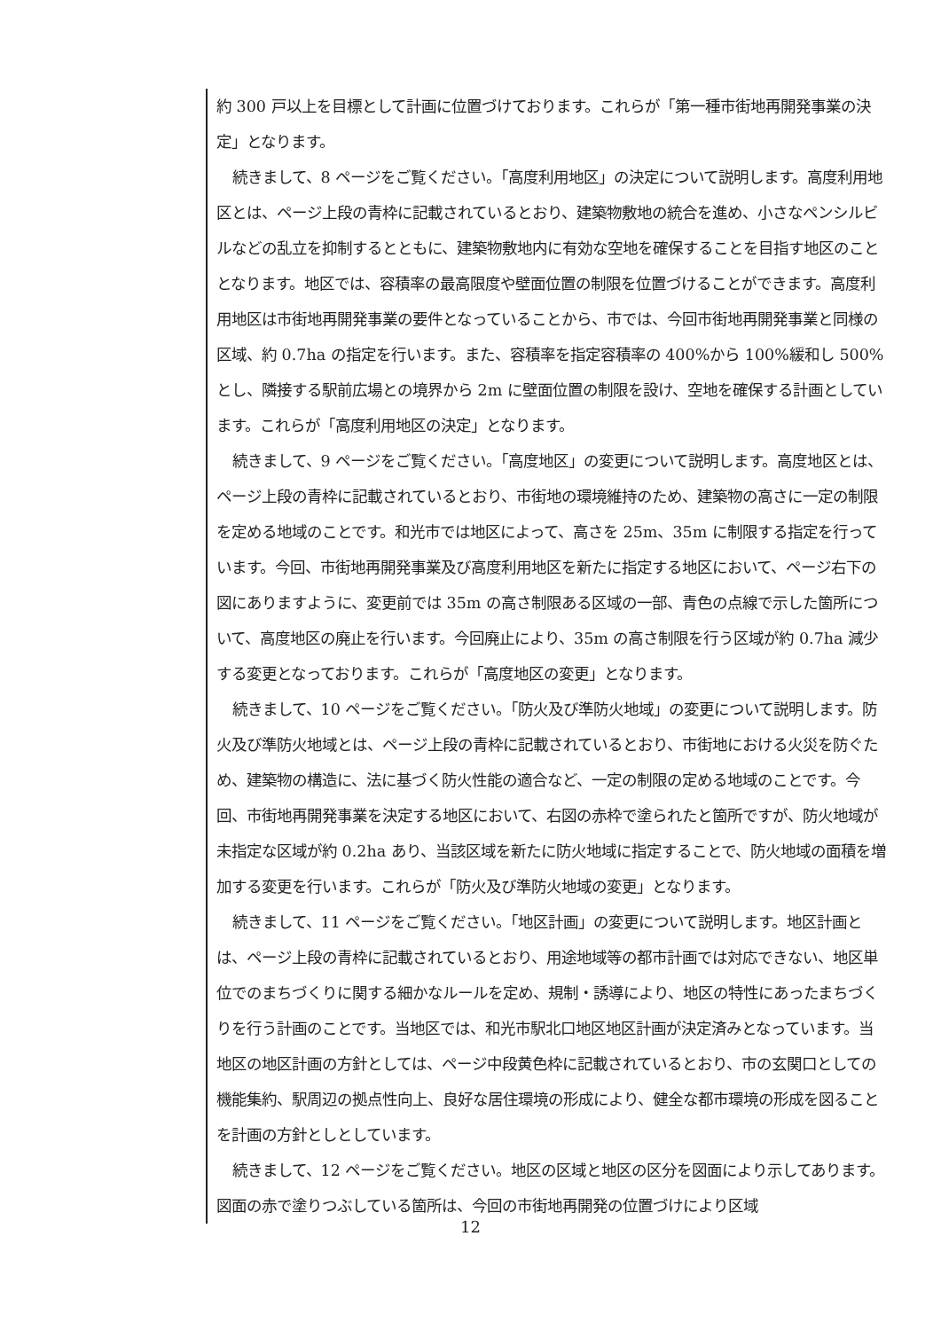約 300 戸以上を目標として計画に位置づけております。これらが「第一種市街地再開発事業の決定」となります。
続きまして、8 ページをご覧ください。「高度利用地区」の決定について説明します。高度利用地区とは、ページ上段の青枠に記載されているとおり、建築物敷地の統合を進め、小さなペンシルビルなどの乱立を抑制するとともに、建築物敷地内に有効な空地を確保することを目指す地区のこととなります。地区では、容積率の最高限度や壁面位置の制限を位置づけることができます。高度利用地区は市街地再開発事業の要件となっていることから、市では、今回市街地再開発事業と同様の区域、約 0.7ha の指定を行います。また、容積率を指定容積率の 400%から 100%緩和し 500%とし、隣接する駅前広場との境界から 2m に壁面位置の制限を設け、空地を確保する計画としています。これらが「高度利用地区の決定」となります。
続きまして、9 ページをご覧ください。「高度地区」の変更について説明します。高度地区とは、ページ上段の青枠に記載されているとおり、市街地の環境維持のため、建築物の高さに一定の制限を定める地域のことです。和光市では地区によって、高さを 25m、35m に制限する指定を行っています。今回、市街地再開発事業及び高度利用地区を新たに指定する地区において、ページ右下の図にありますように、変更前では 35m の高さ制限ある区域の一部、青色の点線で示した箇所について、高度地区の廃止を行います。今回廃止により、35m の高さ制限を行う区域が約 0.7ha 減少する変更となっております。これらが「高度地区の変更」となります。
続きまして、10 ページをご覧ください。「防火及び準防火地域」の変更について説明します。防火及び準防火地域とは、ページ上段の青枠に記載されているとおり、市街地における火災を防ぐため、建築物の構造に、法に基づく防火性能の適合など、一定の制限の定める地域のことです。今回、市街地再開発事業を決定する地区において、右図の赤枠で塗られたと箇所ですが、防火地域が未指定な区域が約 0.2ha あり、当該区域を新たに防火地域に指定することで、防火地域の面積を増加する変更を行います。これらが「防火及び準防火地域の変更」となります。
続きまして、11 ページをご覧ください。「地区計画」の変更について説明します。地区計画とは、ページ上段の青枠に記載されているとおり、用途地域等の都市計画では対応できない、地区単位でのまちづくりに関する細かなルールを定め、規制・誘導により、地区の特性にあったまちづくりを行う計画のことです。当地区では、和光市駅北口地区地区計画が決定済みとなっています。当地区の地区計画の方針としては、ページ中段黄色枠に記載されているとおり、市の玄関口としての機能集約、駅周辺の拠点性向上、良好な居住環境の形成により、健全な都市環境の形成を図ることを計画の方針としとしています。
続きまして、12 ページをご覧ください。地区の区域と地区の区分を図面により示してあります。図面の赤で塗りつぶしている箇所は、今回の市街地再開発の位置づけにより区域
12